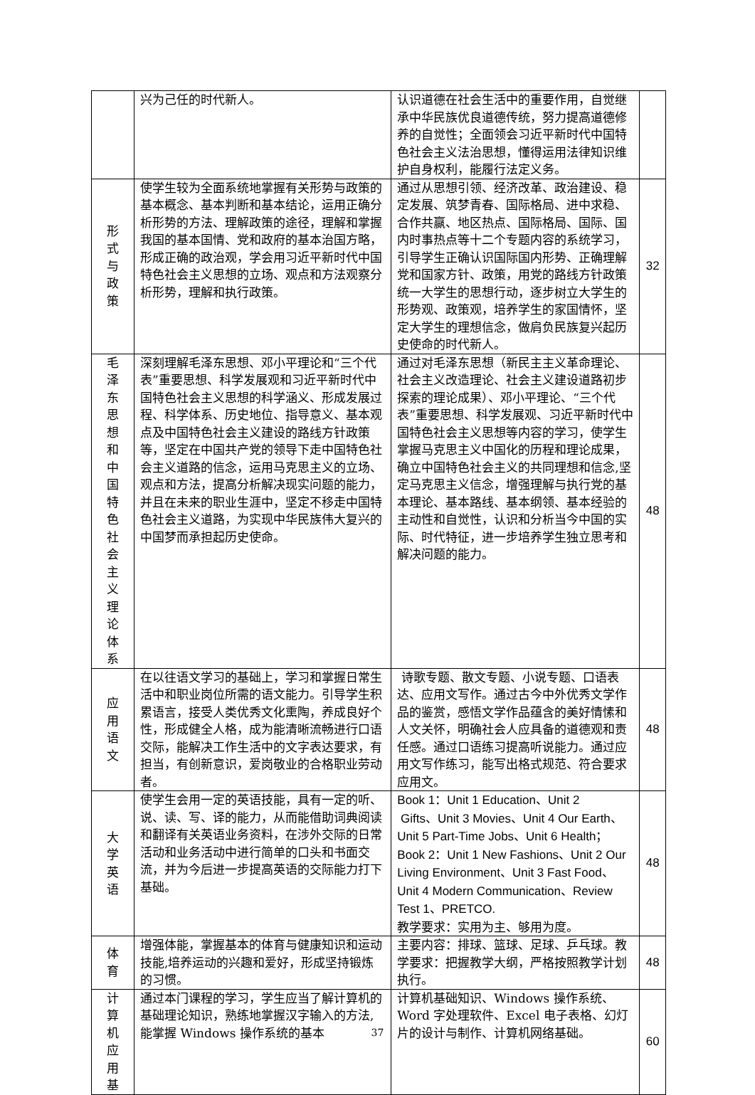| | 兴为己任的时代新人。 | 认识道德在社会生活中的重要作用，自觉继承中华民族优良道德传统，努力提高道德修养的自觉性；全面领会习近平新时代中国特色社会主义法治思想，懂得运用法律知识维护自身权利，能履行法定义务。 | |
| 形式与政策 | 使学生较为全面系统地掌握有关形势与政策的基本概念、基本判断和基本结论，运用正确分析形势的方法、理解政策的途径，理解和掌握我国的基本国情、党和政府的基本治国方略，形成正确的政治观，学会用习近平新时代中国特色社会主义思想的立场、观点和方法观察分析形势，理解和执行政策。 | 通过从思想引领、经济改革、政治建设、稳定发展、筑梦青春、国际格局、进中求稳、合作共赢、地区热点、国际格局、国际、国内时事热点等十二个专题内容的系统学习，引导学生正确认识国际国内形势、正确理解党和国家方针、政策，用党的路线方针政策统一大学生的思想行动，逐步树立大学生的形势观、政策观，培养学生的家国情怀，坚定大学生的理想信念，做肩负民族复兴起历史使命的时代新人。 | 32 |
| 毛泽东思想和中国特色社会主义理论体系 | 深刻理解毛泽东思想、邓小平理论和“三个代表”重要思想、科学发展观和习近平新时代中国特色社会主义思想的科学涵义、形成发展过程、科学体系、历史地位、指导意义、基本观点及中国特色社会主义建设的路线方针政策等，坚定在中国共产党的领导下走中国特色社会主义道路的信念，运用马克思主义的立场、观点和方法，提高分析解决现实问题的能力，并且在未来的职业生涯中，坚定不移走中国特色社会主义道路，为实现中华民族伟大复兴的中国梦而承担起历史使命。 | 通过对毛泽东思想（新民主主义革命理论、社会主义改造理论、社会主义建设道路初步探索的理论成果）、邓小平理论、“三个代表”重要思想、科学发展观、习近平新时代中国特色社会主义思想等内容的学习，使学生掌握马克思主义中国化的历程和理论成果，确立中国特色社会主义的共同理想和信念,坚定马克思主义信念，增强理解与执行党的基本理论、基本路线、基本纲领、基本经验的主动性和自觉性，认识和分析当今中国的实际、时代特征，进一步培养学生独立思考和解决问题的能力。 | 48 |
| 应用语文 | 在以往语文学习的基础上，学习和掌握日常生活中和职业岗位所需的语文能力。引导学生积累语言，接受人类优秀文化熏陶，养成良好个性，形成健全人格，成为能清晰流畅进行口语交际，能解决工作生活中的文字表达要求，有担当，有创新意识，爱岗敬业的合格职业劳动者。 | 诗歌专题、散文专题、小说专题、口语表达、应用文写作。通过古今中外优秀文学作品的鉴赏，感悟文学作品蕴含的美好情愫和人文关怀，明确社会人应具备的道德观和责任感。通过口语练习提高听说能力。通过应用文写作练习，能写出格式规范、符合要求应用文。 | 48 |
| 大学英语 | 使学生会用一定的英语技能，具有一定的听、说、读、写、译的能力，从而能借助词典阅读和翻译有关英语业务资料，在涉外交际的日常活动和业务活动中进行简单的口头和书面交流，并为今后进一步提高英语的交际能力打下基础。 | Book 1：Unit 1 Education、Unit 2 Gifts、Unit 3 Movies、Unit 4 Our Earth、Unit 5 Part-Time Jobs、Unit 6 Health； Book 2：Unit 1 New Fashions、Unit 2 Our Living Environment、Unit 3 Fast Food、Unit 4 Modern Communication、Review Test 1、PRETCO. 教学要求：实用为主、够用为度。 | 48 |
| 体育 | 增强体能，掌握基本的体育与健康知识和运动技能,培养运动的兴趣和爱好，形成坚持锻炼的习惯。 | 主要内容：排球、篮球、足球、乒乓球。教学要求：把握教学大纲，严格按照教学计划执行。 | 48 |
| 计算机应用基 | 通过本门课程的学习，学生应当了解计算机的基础理论知识，熟练地掌握汉字输入的方法,能掌握 Windows 操作系统的基本 | 计算机基础知识、Windows 操作系统、Word 字处理软件、Excel 电子表格、幻灯片的设计与制作、计算机网络基础。 | 60 |
37